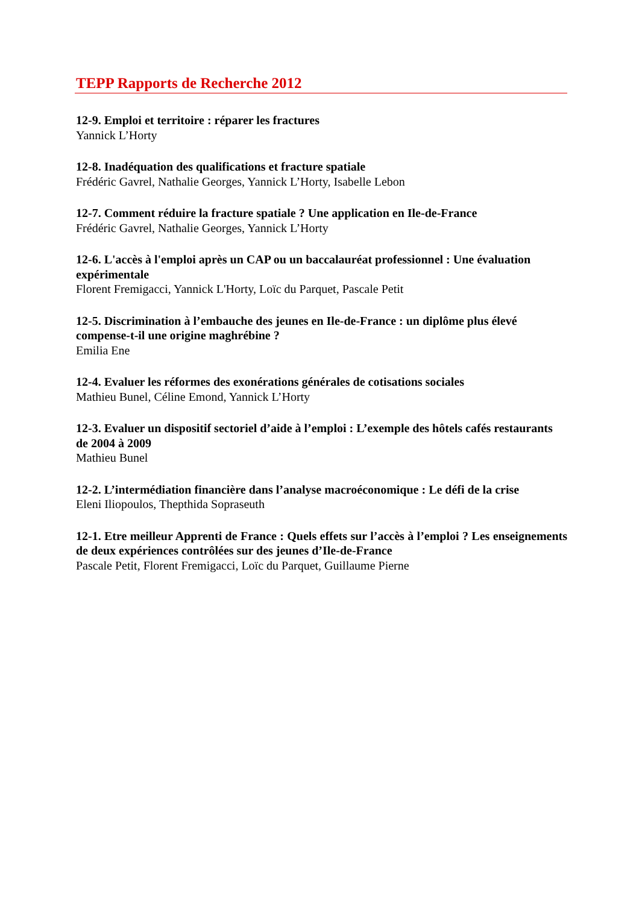TEPP Rapports de Recherche 2012
12-9. Emploi et territoire : réparer les fractures
Yannick L’Horty
12-8. Inadéquation des qualifications et fracture spatiale
Frédéric Gavrel, Nathalie Georges, Yannick L’Horty, Isabelle Lebon
12-7. Comment réduire la fracture spatiale ? Une application en Ile-de-France
Frédéric Gavrel, Nathalie Georges, Yannick L’Horty
12-6. L'accès à l'emploi après un CAP ou un baccalauréat professionnel : Une évaluation expérimentale
Florent Fremigacci, Yannick L'Horty, Loïc du Parquet, Pascale Petit
12-5. Discrimination à l’embauche des jeunes en Ile-de-France : un diplôme plus élevé compense-t-il une origine maghrébine ?
Emilia Ene
12-4. Evaluer les réformes des exonérations générales de cotisations sociales
Mathieu Bunel, Céline Emond, Yannick L’Horty
12-3. Evaluer un dispositif sectoriel d’aide à l’emploi : L’exemple des hôtels cafés restaurants de 2004 à 2009
Mathieu Bunel
12-2. L’intermédiation financière dans l’analyse macroéconomique : Le défi de la crise
Eleni Iliopoulos, Thepthida Sopraseuth
12-1. Etre meilleur Apprenti de France : Quels effets sur l’accès à l’emploi ? Les enseignements de deux expériences contrôlées sur des jeunes d’Ile-de-France
Pascale Petit, Florent Fremigacci, Loïc du Parquet, Guillaume Pierne